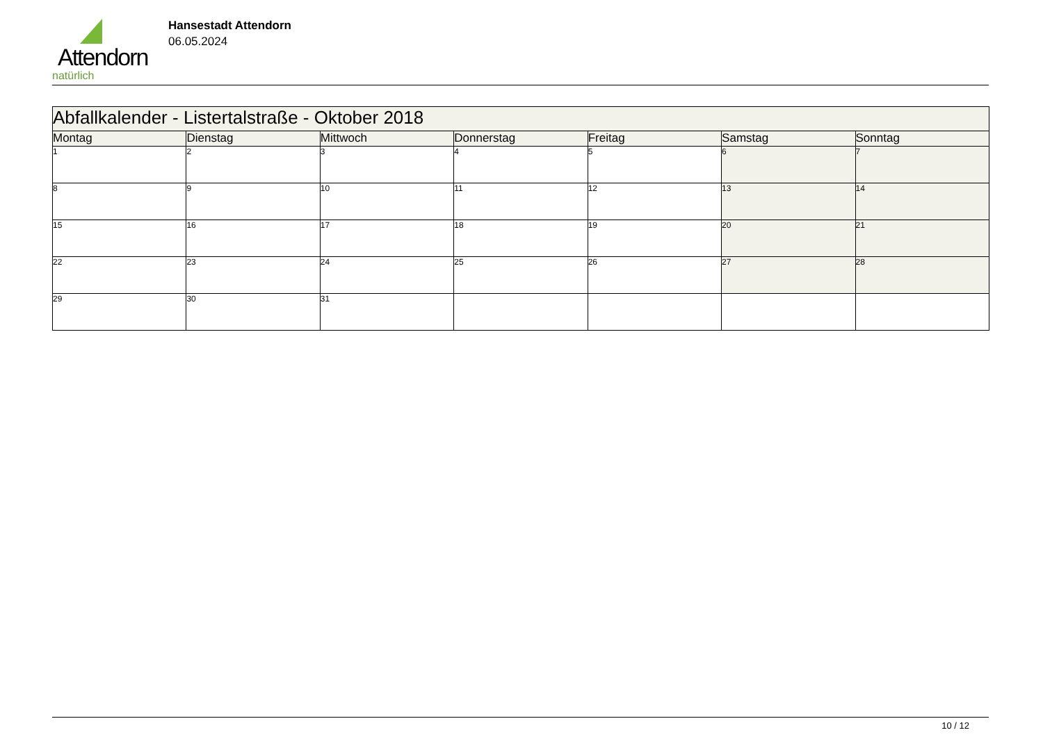Attendorn
natürlich
Hansestadt Attendorn
06.05.2024
| Abfallkalender - Listertalstraße - Oktober 2018 | | | | | | |
| Montag | Dienstag | Mittwoch | Donnerstag | Freitag | Samstag | Sonntag |
| 1 | 2 | 3 | 4 | 5 | 6 | 7 |
| 8 | 9 | 10 | 11 | 12 | 13 | 14 |
| 15 | 16 | 17 | 18 | 19 | 20 | 21 |
| 22 | 23 | 24 | 25 | 26 | 27 | 28 |
| 29 | 30 | 31 | | | | |
10 / 12